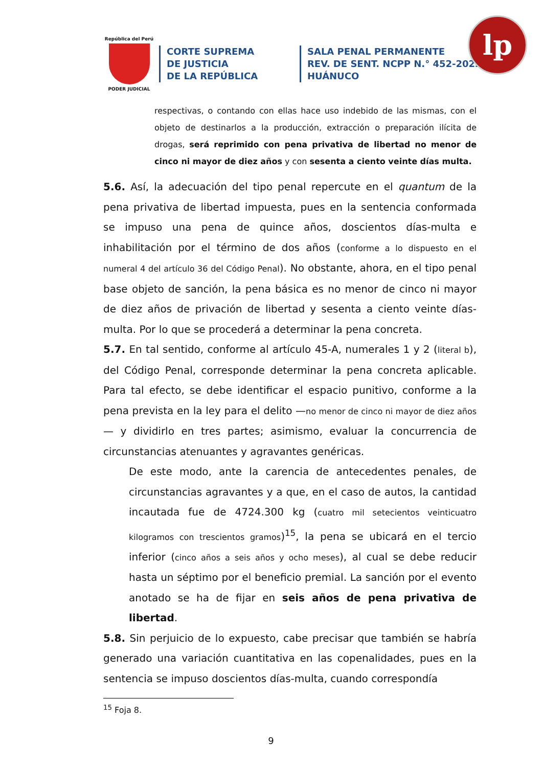República del Perú
PODER JUDICIAL
CORTE SUPREMA
DE JUSTICIA
DE LA REPÚBLICA
SALA PENAL PERMANENTE
REV. DE SENT. NCPP N.° 452-2022
HUÁNUCO
lp
respectivas, o contando con ellas hace uso indebido de las mismas, con el objeto de destinarlos a la producción, extracción o preparación ilícita de drogas, será reprimido con pena privativa de libertad no menor de cinco ni mayor de diez años y con sesenta a ciento veinte días multa.
5.6. Así, la adecuación del tipo penal repercute en el quantum de la pena privativa de libertad impuesta, pues en la sentencia conformada se impuso una pena de quince años, doscientos días-multa e inhabilitación por el término de dos años (conforme a lo dispuesto en el numeral 4 del artículo 36 del Código Penal). No obstante, ahora, en el tipo penal base objeto de sanción, la pena básica es no menor de cinco ni mayor de diez años de privación de libertad y sesenta a ciento veinte días-multa. Por lo que se procederá a determinar la pena concreta.
5.7. En tal sentido, conforme al artículo 45-A, numerales 1 y 2 (literal b), del Código Penal, corresponde determinar la pena concreta aplicable. Para tal efecto, se debe identificar el espacio punitivo, conforme a la pena prevista en la ley para el delito —no menor de cinco ni mayor de diez años— y dividirlo en tres partes; asimismo, evaluar la concurrencia de circunstancias atenuantes y agravantes genéricas.
De este modo, ante la carencia de antecedentes penales, de circunstancias agravantes y a que, en el caso de autos, la cantidad incautada fue de 4724.300 kg (cuatro mil setecientos veinticuatro kilogramos con trescientos gramos)<sup>15</sup>, la pena se ubicará en el tercio inferior (cinco años a seis años y ocho meses), al cual se debe reducir hasta un séptimo por el beneficio premial. La sanción por el evento anotado se ha de fijar en seis años de pena privativa de libertad.
5.8. Sin perjuicio de lo expuesto, cabe precisar que también se habría generado una variación cuantitativa en las copenalidades, pues en la sentencia se impuso doscientos días-multa, cuando correspondía
<sup>15</sup> Foja 8.
9